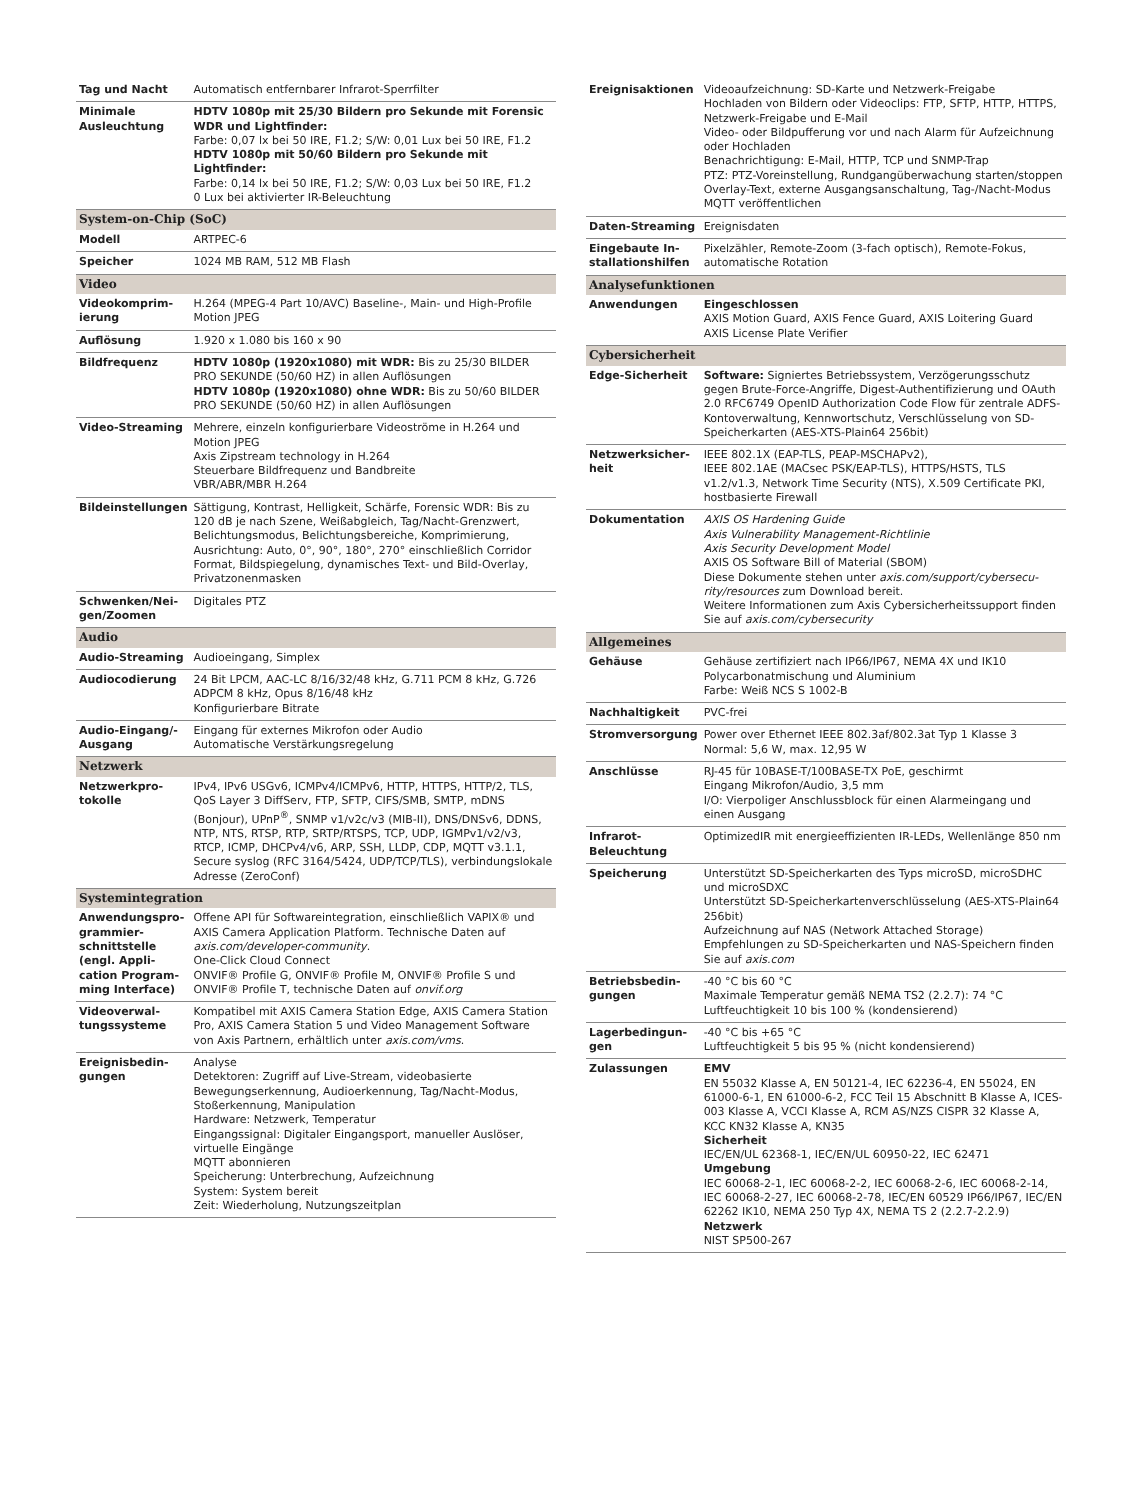| Tag und Nacht | Automatisch entfernbarer Infrarot-Sperrfilter |
| Minimale Ausleuchtung | HDTV 1080p mit 25/30 Bildern pro Sekunde mit Forensic WDR und Lightfinder: Farbe: 0,07 lx bei 50 IRE, F1.2; S/W: 0,01 Lux bei 50 IRE, F1.2 HDTV 1080p mit 50/60 Bildern pro Sekunde mit Lightfinder: Farbe: 0,14 lx bei 50 IRE, F1.2; S/W: 0,03 Lux bei 50 IRE, F1.2 0 Lux bei aktivierter IR-Beleuchtung |
| System-on-Chip (SoC) | |
| Modell | ARTPEC-6 |
| Speicher | 1024 MB RAM, 512 MB Flash |
| Video | |
| Videokomprim­ierung | H.264 (MPEG-4 Part 10/AVC) Baseline-, Main- und High-Profile Motion JPEG |
| Auflösung | 1.920 x 1.080 bis 160 x 90 |
| Bildfrequenz | HDTV 1080p (1920x1080) mit WDR: Bis zu 25/30 BILDER PRO SEKUNDE (50/60 HZ) in allen Auflösungen HDTV 1080p (1920x1080) ohne WDR: Bis zu 50/60 BILDER PRO SEKUNDE (50/60 HZ) in allen Auflösungen |
| Video-Streaming | Mehrere, einzeln konfigurierbare Videoströme in H.264 und Motion JPEG Axis Zipstream technology in H.264 Steuerbare Bildfrequenz und Bandbreite VBR/ABR/MBR H.264 |
| Bildeinstellungen | Sättigung, Kontrast, Helligkeit, Schärfe, Forensic WDR: Bis zu 120 dB je nach Szene, Weißabgleich, Tag/Nacht-Grenzwert, Belichtungsmodus, Belichtungsbereiche, Komprimierung, Ausrichtung: Auto, 0°, 90°, 180°, 270° einschließlich Corridor Format, Bildspiegelung, dynamisches Text- und Bild-Overlay, Privatzonenmasken |
| Schwenken/Nei­gen/Zoomen | Digitales PTZ |
| Audio | |
| Audio-Streaming | Audioeingang, Simplex |
| Audiocodierung | 24 Bit LPCM, AAC-LC 8/16/32/48 kHz, G.711 PCM 8 kHz, G.726 ADPCM 8 kHz, Opus 8/16/48 kHz Konfigurierbare Bitrate |
| Audio-Eingang/-Ausgang | Eingang für externes Mikrofon oder Audio Automatische Verstärkungsregelung |
| Netzwerk | |
| Netzwerkpro­tokolle | IPv4, IPv6 USGv6, ICMPv4/ICMPv6, HTTP, HTTPS, HTTP/2, TLS, QoS Layer 3 DiffServ, FTP, SFTP, CIFS/SMB, SMTP, mDNS (Bonjour), UPnP<sup>®</sup>, SNMP v1/v2c/v3 (MIB-II), DNS/DNSv6, DDNS, NTP, NTS, RTSP, RTP, SRTP/RTSPS, TCP, UDP, IGMPv1/v2/v3, RTCP, ICMP, DHCPv4/v6, ARP, SSH, LLDP, CDP, MQTT v3.1.1, Secure syslog (RFC 3164/5424, UDP/TCP/TLS), verbindungslokale Adresse (ZeroConf) |
| Systemintegration | |
| Anwendungspro­grammier­schnittstelle (engl. Appli­cation Program­ming Interface) | Offene API für Softwareintegration, einschließlich VAPIX® und AXIS Camera Application Platform. Technische Daten auf axis.com/developer-community . One-Click Cloud Connect ONVIF® Profile G, ONVIF® Profile M, ONVIF® Profile S und ONVIF® Profile T, technische Daten auf onvif.org |
| Videoverwal­tungssysteme | Kompatibel mit AXIS Camera Station Edge, AXIS Camera Station Pro, AXIS Camera Station 5 und Video Management Software von Axis Partnern, erhältlich unter axis.com/vms . |
| Ereignisbedin­gungen | Analyse Detektoren: Zugriff auf Live-Stream, videobasierte Bewegungserkennung, Audioerkennung, Tag/Nacht-Modus, Stoßerkennung, Manipulation Hardware: Netzwerk, Temperatur Eingangssignal: Digitaler Eingangsport, manueller Auslöser, virtuelle Eingänge MQTT abonnieren Speicherung: Unterbrechung, Aufzeichnung System: System bereit Zeit: Wiederholung, Nutzungszeitplan |
| Ereignisaktionen | Videoaufzeichnung: SD-Karte und Netzwerk-Freigabe Hochladen von Bildern oder Videoclips: FTP, SFTP, HTTP, HTTPS, Netzwerk-Freigabe und E-Mail Video- oder Bildpufferung vor und nach Alarm für Aufzeichnung oder Hochladen Benachrichtigung: E-Mail, HTTP, TCP und SNMP-Trap PTZ: PTZ-Voreinstellung, Rundgangüberwachung starten/stoppen Overlay-Text, externe Ausgangsanschaltung, Tag-/Nacht-Modus MQTT veröffentlichen |
| Daten-Streaming | Ereignisdaten |
| Eingebaute In­stallationshilfen | Pixelzähler, Remote-Zoom (3-fach optisch), Remote-Fokus, automatische Rotation |
| Analysefunktionen | |
| Anwendungen | Eingeschlossen AXIS Motion Guard, AXIS Fence Guard, AXIS Loitering Guard AXIS License Plate Verifier |
| Cybersicherheit | |
| Edge-Sicherheit | Software: Signiertes Betriebssystem, Verzögerungsschutz gegen Brute-Force-Angriffe, Digest-Authentifizierung und OAuth 2.0 RFC6749 OpenID Authorization Code Flow für zentrale ADFS-Kontoverwaltung, Kennwortschutz, Verschlüsselung von SD-Speicherkarten (AES-XTS-Plain64 256bit) |
| Netzwerksicher­heit | IEEE 802.1X (EAP-TLS, PEAP-MSCHAPv2), IEEE 802.1AE (MACsec PSK/EAP-TLS), HTTPS/HSTS, TLS v1.2/v1.3, Network Time Security (NTS), X.509 Certificate PKI, hostbasierte Firewall |
| Dokumentation | AXIS OS Hardening Guide Axis Vulnerability Management-Richtlinie Axis Security Development Model AXIS OS Software Bill of Material (SBOM) Diese Dokumente stehen unter axis.com/support/cybersecu­rity/resources zum Download bereit. Weitere Informationen zum Axis Cybersicherheitssupport finden Sie auf axis.com/cybersecurity |
| Allgemeines | |
| Gehäuse | Gehäuse zertifiziert nach IP66/IP67, NEMA 4X und IK10 Polycarbonatmischung und Aluminium Farbe: Weiß NCS S 1002-B |
| Nachhaltigkeit | PVC-frei |
| Stromversorgung | Power over Ethernet IEEE 802.3af/802.3at Typ 1 Klasse 3 Normal: 5,6 W, max. 12,95 W |
| Anschlüsse | RJ-45 für 10BASE-T/100BASE-TX PoE, geschirmt Eingang Mikrofon/Audio, 3,5 mm I/O: Vierpoliger Anschlussblock für einen Alarmeingang und einen Ausgang |
| Infrarot-Beleuchtung | OptimizedIR mit energieeffizienten IR-LEDs, Wellenlänge 850 nm |
| Speicherung | Unterstützt SD-Speicherkarten des Typs microSD, microSDHC und microSDXC Unterstützt SD-Speicherkartenverschlüsselung (AES-XTS-Plain64 256bit) Aufzeichnung auf NAS (Network Attached Storage) Empfehlungen zu SD-Speicherkarten und NAS-Speichern finden Sie auf axis.com |
| Betriebsbedin­gungen | -40 °C bis 60 °C Maximale Temperatur gemäß NEMA TS2 (2.2.7): 74 °C Luftfeuchtigkeit 10 bis 100 % (kondensierend) |
| Lagerbedingun­gen | -40 °C bis +65 °C Luftfeuchtigkeit 5 bis 95 % (nicht kondensierend) |
| Zulassungen | EMV EN 55032 Klasse A, EN 50121-4, IEC 62236-4, EN 55024, EN 61000-6-1, EN 61000-6-2, FCC Teil 15 Abschnitt B Klasse A, ICES-003 Klasse A, VCCI Klasse A, RCM AS/NZS CISPR 32 Klasse A, KCC KN32 Klasse A, KN35 Sicherheit IEC/EN/UL 62368-1, IEC/EN/UL 60950-22, IEC 62471 Umgebung IEC 60068-2-1, IEC 60068-2-2, IEC 60068-2-6, IEC 60068-2-14, IEC 60068-2-27, IEC 60068-2-78, IEC/EN 60529 IP66/IP67, IEC/EN 62262 IK10, NEMA 250 Typ 4X, NEMA TS 2 (2.2.7-2.2.9) Netzwerk NIST SP500-267 |